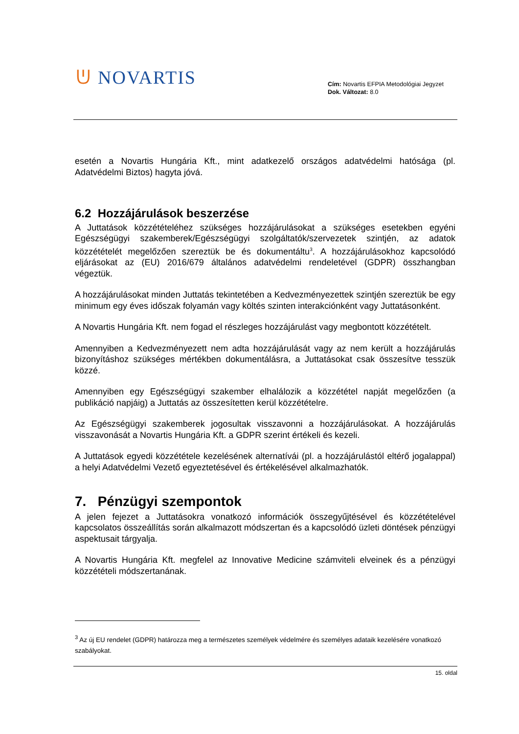ᕫ NOVARTIS
Cím: Novartis EFPIA Metodológiai Jegyzet
Dok. Változat: 8.0
esetén a Novartis Hungária Kft., mint adatkezelő országos adatvédelmi hatósága (pl. Adatvédelmi Biztos) hagyta jóvá.
6.2 Hozzájárulások beszerzése
A Juttatások közzétételéhez szükséges hozzájárulásokat a szükséges esetekben egyéni Egészségügyi szakemberek/Egészségügyi szolgáltatók/szervezetek szintjén, az adatok közzétételét megelőzően szereztük be és dokumentáltu<sup>3</sup>. A hozzájárulásokhoz kapcsolódó eljárásokat az (EU) 2016/679 általános adatvédelmi rendeletével (GDPR) összhangban végeztük.
A hozzájárulásokat minden Juttatás tekintetében a Kedvezményezettek szintjén szereztük be egy minimum egy éves időszak folyamán vagy költés szinten interakciónként vagy Juttatásonként.
A Novartis Hungária Kft. nem fogad el részleges hozzájárulást vagy megbontott közzétételt.
Amennyiben a Kedvezményezett nem adta hozzájárulását vagy az nem került a hozzájárulás bizonyításhoz szükséges mértékben dokumentálásra, a Juttatásokat csak összesítve tesszük közzé.
Amennyiben egy Egészségügyi szakember elhalálozik a közzététel napját megelőzően (a publikáció napjáig) a Juttatás az összesítetten kerül közzétételre.
Az Egészségügyi szakemberek jogosultak visszavonni a hozzájárulásokat. A hozzájárulás visszavonását a Novartis Hungária Kft. a GDPR szerint értékeli és kezeli.
A Juttatások egyedi közzététele kezelésének alternatívái (pl. a hozzájárulástól eltérő jogalappal) a helyi Adatvédelmi Vezető egyeztetésével és értékelésével alkalmazhatók.
7. Pénzügyi szempontok
A jelen fejezet a Juttatásokra vonatkozó információk összegyűjtésével és közzétételével kapcsolatos összeállítás során alkalmazott módszertan és a kapcsolódó üzleti döntések pénzügyi aspektusait tárgyalja.
A Novartis Hungária Kft. megfelel az Innovative Medicine számviteli elveinek és a pénzügyi közzétételi módszertanának.
<sup>3</sup> Az új EU rendelet (GDPR) határozza meg a természetes személyek védelmére és személyes adataik kezelésére vonatkozó szabályokat.
15. oldal